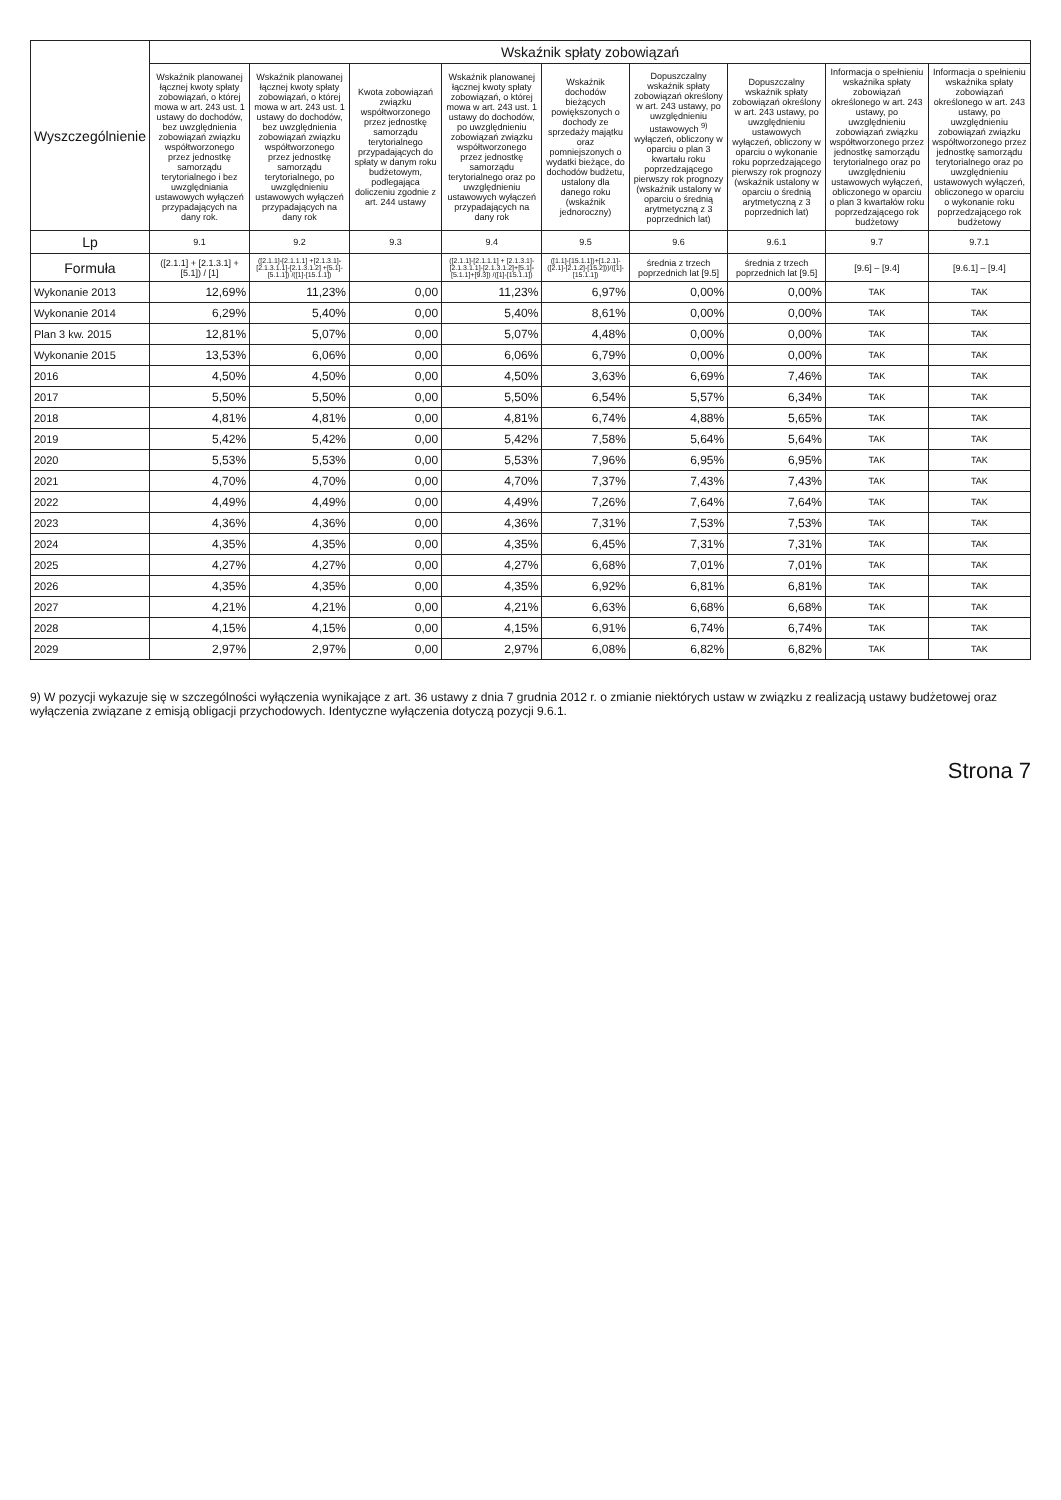| Wyszczególnienie | Wskaźnik spłaty zobowiązań | | | | | | | | |
| --- | --- | --- | --- | --- | --- | --- | --- | --- | --- |
| | Wskaźnik planowanej łącznej kwoty spłaty zobowiązań, o której mowa w art. 243 ust. 1 ustawy do dochodów, bez uwzględnienia zobowiązań związku współtworzonego przez jednostkę samorządu terytorialnego i bez uwzględniania ustawowych wyłączeń przypadających na dany rok. | Wskaźnik planowanej łącznej kwoty spłaty zobowiązań, o której mowa w art. 243 ust. 1 ustawy do dochodów, bez uwzględnienia zobowiązań związku współtworzonego przez jednostkę samorządu terytorialnego, po uwzględnieniu ustawowych wyłączeń przypadających na dany rok | Kwota zobowiązań związku współtworzonego przez jednostkę samorządu terytorialnego przypadających do spłaty w danym roku budżetowym, podlegająca doliczeniu zgodnie z art. 244 ustawy | Wskaźnik planowanej łącznej kwoty spłaty zobowiązań, o której mowa w art. 243 ust. 1 ustawy do dochodów, po uwzględnieniu zobowiązań związku współtworzonego przez jednostkę samorządu terytorialnego oraz po uwzględnieniu ustawowych wyłączeń przypadających na dany rok | Wskaźnik dochodów bieżących powiększonych o dochody ze sprzedaży majątku oraz pomniejszonych o wydatki bieżące, do dochodów budżetu, ustalony dla danego roku (wskaźnik jednoroczny) | Dopuszczalny wskaźnik spłaty zobowiązań określony w art. 243 ustawy, po uwzględnieniu ustawowych <sup>9)</sup> wyłączeń, obliczony w oparciu o plan 3 kwartału roku poprzedzającego pierwszy rok prognozy (wskaźnik ustalony w oparciu o średnią arytmetyczną z 3 poprzednich lat) | Dopuszczalny wskaźnik spłaty zobowiązań określony w art. 243 ustawy, po uwzględnieniu ustawowych wyłączeń, obliczony w oparciu o wykonanie roku poprzedzającego pierwszy rok prognozy (wskaźnik ustalony w oparciu o średnią arytmetyczną z 3 poprzednich lat) | Informacja o spełnieniu wskaźnika spłaty zobowiązań określonego w art. 243 ustawy, po uwzględnieniu zobowiązań związku współtworzonego przez jednostkę samorządu terytorialnego oraz po uwzględnieniu ustawowych wyłączeń, obliczonego w oparciu o plan 3 kwartałów roku poprzedzającego rok budżetowy | Informacja o spełnieniu wskaźnika spłaty zobowiązań określonego w art. 243 ustawy, po uwzględnieniu zobowiązań związku współtworzonego przez jednostkę samorządu terytorialnego oraz po uwzględnieniu ustawowych wyłączeń, obliczonego w oparciu o wykonanie roku poprzedzającego rok budżetowy |
| Lp | 9.1 | 9.2 | 9.3 | 9.4 | 9.5 | 9.6 | 9.6.1 | 9.7 | 9.7.1 |
| Formuła | ([2.1.1] + [2.1.3.1] + [5.1]) / [1] | ([2.1.1]-[2.1.1.1] +[2.1.3.1]-[2.1.3.1.1]-[2.1.3.1.2] +[5.1]-[5.1.1]) /([1]-[15.1.1]) | | ([2.1.1]-[2.1.1.1] + [2.1.3.1]-[2.1.3.1.1]-[2.1.3.1.2]+[5.1]-[5.1.1]+[9.3]) /([1]-[15.1.1]) | ([1.1]-[15.1.1])+[1.2.1]-([2.1]-[2.1.2]-[15.2]))/([1]-[15.1.1]) | średnia z trzech poprzednich lat [9.5] | średnia z trzech poprzednich lat [9.5] | [9.6] – [9.4] | [9.6.1] – [9.4] |
| Wykonanie 2013 | 12,69% | 11,23% | 0,00 | 11,23% | 6,97% | 0,00% | 0,00% | TAK | TAK |
| Wykonanie 2014 | 6,29% | 5,40% | 0,00 | 5,40% | 8,61% | 0,00% | 0,00% | TAK | TAK |
| Plan 3 kw. 2015 | 12,81% | 5,07% | 0,00 | 5,07% | 4,48% | 0,00% | 0,00% | TAK | TAK |
| Wykonanie 2015 | 13,53% | 6,06% | 0,00 | 6,06% | 6,79% | 0,00% | 0,00% | TAK | TAK |
| 2016 | 4,50% | 4,50% | 0,00 | 4,50% | 3,63% | 6,69% | 7,46% | TAK | TAK |
| 2017 | 5,50% | 5,50% | 0,00 | 5,50% | 6,54% | 5,57% | 6,34% | TAK | TAK |
| 2018 | 4,81% | 4,81% | 0,00 | 4,81% | 6,74% | 4,88% | 5,65% | TAK | TAK |
| 2019 | 5,42% | 5,42% | 0,00 | 5,42% | 7,58% | 5,64% | 5,64% | TAK | TAK |
| 2020 | 5,53% | 5,53% | 0,00 | 5,53% | 7,96% | 6,95% | 6,95% | TAK | TAK |
| 2021 | 4,70% | 4,70% | 0,00 | 4,70% | 7,37% | 7,43% | 7,43% | TAK | TAK |
| 2022 | 4,49% | 4,49% | 0,00 | 4,49% | 7,26% | 7,64% | 7,64% | TAK | TAK |
| 2023 | 4,36% | 4,36% | 0,00 | 4,36% | 7,31% | 7,53% | 7,53% | TAK | TAK |
| 2024 | 4,35% | 4,35% | 0,00 | 4,35% | 6,45% | 7,31% | 7,31% | TAK | TAK |
| 2025 | 4,27% | 4,27% | 0,00 | 4,27% | 6,68% | 7,01% | 7,01% | TAK | TAK |
| 2026 | 4,35% | 4,35% | 0,00 | 4,35% | 6,92% | 6,81% | 6,81% | TAK | TAK |
| 2027 | 4,21% | 4,21% | 0,00 | 4,21% | 6,63% | 6,68% | 6,68% | TAK | TAK |
| 2028 | 4,15% | 4,15% | 0,00 | 4,15% | 6,91% | 6,74% | 6,74% | TAK | TAK |
| 2029 | 2,97% | 2,97% | 0,00 | 2,97% | 6,08% | 6,82% | 6,82% | TAK | TAK |
9) W pozycji wykazuje się w szczególności wyłączenia wynikające z art. 36 ustawy z dnia 7 grudnia 2012 r. o zmianie niektórych ustaw w związku z realizacją ustawy budżetowej oraz wyłączenia związane z emisją obligacji przychodowych. Identyczne wyłączenia dotyczą pozycji 9.6.1.
Strona 7